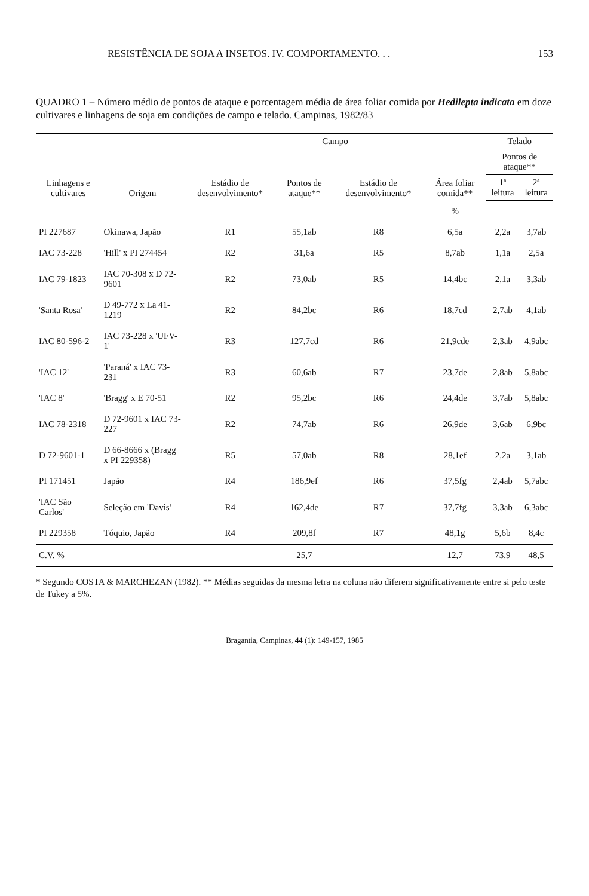RESISTÊNCIA DE SOJA A INSETOS. IV. COMPORTAMENTO. . . 153
QUADRO 1 – Número médio de pontos de ataque e porcentagem média de área foliar comida por Hedilepta indicata em doze cultivares e linhagens de soja em condições de campo e telado. Campinas, 1982/83
| Linhagens e cultivares | Origem | Campo | | | | Telado | |
| --- | --- | --- | --- | --- | --- | --- | --- |
| | | Estádio de desenvolvimento* | Pontos de ataque** | Estádio de desenvolvimento* | Área foliar comida** | Pontos de ataque** | |
| | | | | | | 1ª leitura | 2ª leitura |
| | | | | | % | | |
| PI 227687 | Okinawa, Japão | R1 | 55,1ab | R8 | 6,5a | 2,2a | 3,7ab |
| IAC 73-228 | 'Hill' x PI 274454 | R2 | 31,6a | R5 | 8,7ab | 1,1a | 2,5a |
| IAC 79-1823 | IAC 70-308 x D 72-9601 | R2 | 73,0ab | R5 | 14,4bc | 2,1a | 3,3ab |
| 'Santa Rosa' | D 49-772 x La 41-1219 | R2 | 84,2bc | R6 | 18,7cd | 2,7ab | 4,1ab |
| IAC 80-596-2 | IAC 73-228 x 'UFV-1' | R3 | 127,7cd | R6 | 21,9cde | 2,3ab | 4,9abc |
| 'IAC 12' | 'Paraná' x IAC 73-231 | R3 | 60,6ab | R7 | 23,7de | 2,8ab | 5,8abc |
| 'IAC 8' | 'Bragg' x E 70-51 | R2 | 95,2bc | R6 | 24,4de | 3,7ab | 5,8abc |
| IAC 78-2318 | D 72-9601 x IAC 73-227 | R2 | 74,7ab | R6 | 26,9de | 3,6ab | 6,9bc |
| D 72-9601-1 | D 66-8666 x (Bragg x PI 229358) | R5 | 57,0ab | R8 | 28,1ef | 2,2a | 3,1ab |
| PI 171451 | Japão | R4 | 186,9ef | R6 | 37,5fg | 2,4ab | 5,7abc |
| 'IAC São Carlos' | Seleção em 'Davis' | R4 | 162,4de | R7 | 37,7fg | 3,3ab | 6,3abc |
| PI 229358 | Tóquio, Japão | R4 | 209,8f | R7 | 48,1g | 5,6b | 8,4c |
| C.V. % | | | 25,7 | | 12,7 | 73,9 | 48,5 |
* Segundo COSTA & MARCHEZAN (1982). ** Médias seguidas da mesma letra na coluna não diferem significativamente entre si pelo teste de Tukey a 5%.
Bragantia, Campinas, 44 (1): 149-157, 1985